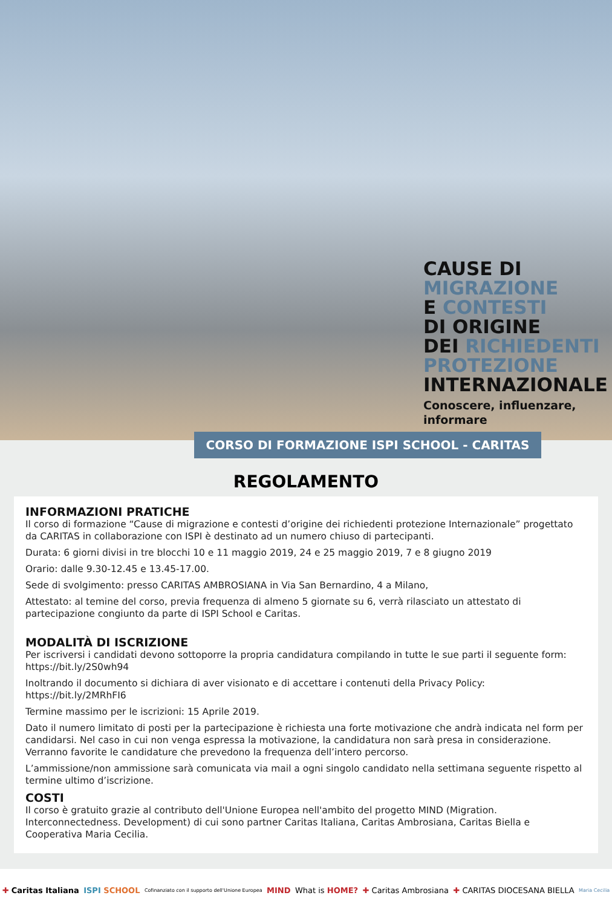CAUSE DI
MIGRAZIONE
E CONTESTI
DI ORIGINE
DEI RICHIEDENTI
PROTEZIONE
INTERNAZIONALE
Conoscere, influenzare,
informare
CORSO DI FORMAZIONE ISPI SCHOOL - CARITAS
REGOLAMENTO
INFORMAZIONI PRATICHE
Il corso di formazione “Cause di migrazione e contesti d’origine dei richiedenti protezione Internazionale” progettato da CARITAS in collaborazione con ISPI è destinato ad un numero chiuso di partecipanti.
Durata: 6 giorni divisi in tre blocchi 10 e 11 maggio 2019, 24 e 25 maggio 2019, 7 e 8 giugno 2019
Orario: dalle 9.30-12.45 e 13.45-17.00.
Sede di svolgimento: presso CARITAS AMBROSIANA in Via San Bernardino, 4 a Milano,
Attestato: al temine del corso, previa frequenza di almeno 5 giornate su 6, verrà rilasciato un attestato di partecipazione congiunto da parte di ISPI School e Caritas.
MODALITÀ DI ISCRIZIONE
Per iscriversi i candidati devono sottoporre la propria candidatura compilando in tutte le sue parti il seguente form: https://bit.ly/2S0wh94
Inoltrando il documento si dichiara di aver visionato e di accettare i contenuti della Privacy Policy: https://bit.ly/2MRhFI6
Termine massimo per le iscrizioni: 15 Aprile 2019.
Dato il numero limitato di posti per la partecipazione è richiesta una forte motivazione che andrà indicata nel form per candidarsi. Nel caso in cui non venga espressa la motivazione, la candidatura non sarà presa in considerazione. Verranno favorite le candidature che prevedono la frequenza dell’intero percorso.
L’ammissione/non ammissione sarà comunicata via mail a ogni singolo candidato nella settimana seguente rispetto al termine ultimo d’iscrizione.
COSTI
Il corso è gratuito grazie al contributo dell'Unione Europea nell'ambito del progetto MIND (Migration. Interconnectedness. Development) di cui sono partner Caritas Italiana, Caritas Ambrosiana, Caritas Biella e Cooperativa Maria Cecilia.
✚ Caritas Italiana ISPI SCHOOL Cofinanziato con il supporto dell'Unione Europea MIND What is HOME? ✚ Caritas Ambrosiana ✚ CARITAS DIOCESANA BIELLA Maria Cecilia